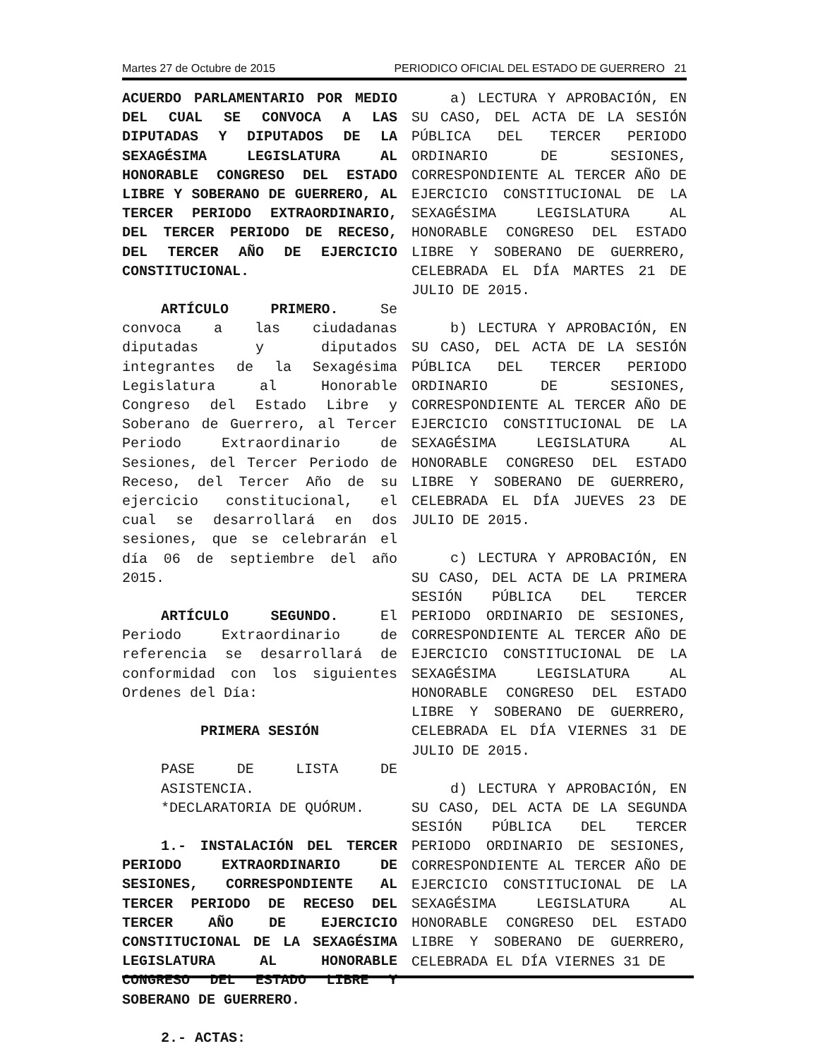Martes 27 de Octubre de 2015 PERIODICO OFICIAL DEL ESTADO DE GUERRERO 21
ACUERDO PARLAMENTARIO POR MEDIO DEL CUAL SE CONVOCA A LAS DIPUTADAS Y DIPUTADOS DE LA SEXAGÉSIMA LEGISLATURA AL HONORABLE CONGRESO DEL ESTADO LIBRE Y SOBERANO DE GUERRERO, AL TERCER PERIODO EXTRAORDINARIO, DEL TERCER PERIODO DE RECESO, DEL TERCER AÑO DE EJERCICIO CONSTITUCIONAL.
ARTÍCULO PRIMERO. Se convoca a las ciudadanas diputadas y diputados integrantes de la Sexagésima Legislatura al Honorable Congreso del Estado Libre y Soberano de Guerrero, al Tercer Periodo Extraordinario de Sesiones, del Tercer Periodo de Receso, del Tercer Año de su ejercicio constitucional, el cual se desarrollará en dos sesiones, que se celebrarán el día 06 de septiembre del año 2015.
ARTÍCULO SEGUNDO. El Periodo Extraordinario de referencia se desarrollará de conformidad con los siguientes Ordenes del Día:
PRIMERA SESIÓN
PASE DE LISTA DE ASISTENCIA.
*DECLARATORIA DE QUÓRUM.
1.- INSTALACIÓN DEL TERCER PERIODO EXTRAORDINARIO DE SESIONES, CORRESPONDIENTE AL TERCER PERIODO DE RECESO DEL TERCER AÑO DE EJERCICIO CONSTITUCIONAL DE LA SEXAGÉSIMA LEGISLATURA AL HONORABLE CONGRESO DEL ESTADO LIBRE Y SOBERANO DE GUERRERO.
2.- ACTAS:
a) LECTURA Y APROBACIÓN, EN SU CASO, DEL ACTA DE LA SESIÓN PÚBLICA DEL TERCER PERIODO ORDINARIO DE SESIONES, CORRESPONDIENTE AL TERCER AÑO DE EJERCICIO CONSTITUCIONAL DE LA SEXAGÉSIMA LEGISLATURA AL HONORABLE CONGRESO DEL ESTADO LIBRE Y SOBERANO DE GUERRERO, CELEBRADA EL DÍA MARTES 21 DE JULIO DE 2015.
b) LECTURA Y APROBACIÓN, EN SU CASO, DEL ACTA DE LA SESIÓN PÚBLICA DEL TERCER PERIODO ORDINARIO DE SESIONES, CORRESPONDIENTE AL TERCER AÑO DE EJERCICIO CONSTITUCIONAL DE LA SEXAGÉSIMA LEGISLATURA AL HONORABLE CONGRESO DEL ESTADO LIBRE Y SOBERANO DE GUERRERO, CELEBRADA EL DÍA JUEVES 23 DE JULIO DE 2015.
c) LECTURA Y APROBACIÓN, EN SU CASO, DEL ACTA DE LA PRIMERA SESIÓN PÚBLICA DEL TERCER PERIODO ORDINARIO DE SESIONES, CORRESPONDIENTE AL TERCER AÑO DE EJERCICIO CONSTITUCIONAL DE LA SEXAGÉSIMA LEGISLATURA AL HONORABLE CONGRESO DEL ESTADO LIBRE Y SOBERANO DE GUERRERO, CELEBRADA EL DÍA VIERNES 31 DE JULIO DE 2015.
d) LECTURA Y APROBACIÓN, EN SU CASO, DEL ACTA DE LA SEGUNDA SESIÓN PÚBLICA DEL TERCER PERIODO ORDINARIO DE SESIONES, CORRESPONDIENTE AL TERCER AÑO DE EJERCICIO CONSTITUCIONAL DE LA SEXAGÉSIMA LEGISLATURA AL HONORABLE CONGRESO DEL ESTADO LIBRE Y SOBERANO DE GUERRERO, CELEBRADA EL DÍA VIERNES 31 DE